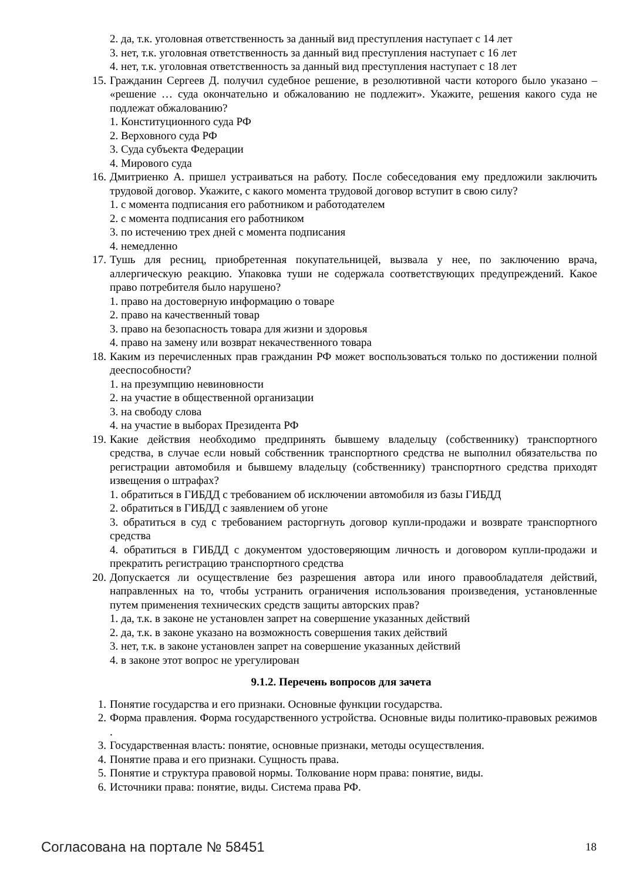2. да, т.к. уголовная ответственность за данный вид преступления наступает с 14 лет
3. нет, т.к. уголовная ответственность за данный вид преступления наступает с 16 лет
4. нет, т.к. уголовная ответственность за данный вид преступления наступает с 18 лет
15. Гражданин Сергеев Д. получил судебное решение, в резолютивной части которого было указано – «решение … суда окончательно и обжалованию не подлежит». Укажите, решения какого суда не подлежат обжалованию?
1. Конституционного суда РФ
2. Верховного суда РФ
3. Суда субъекта Федерации
4. Мирового суда
16. Дмитриенко А. пришел устраиваться на работу. После собеседования ему предложили заключить трудовой договор. Укажите, с какого момента трудовой договор вступит в свою силу?
1. с момента подписания его работником и работодателем
2. с момента подписания его работником
3. по истечению трех дней с момента подписания
4. немедленно
17. Тушь для ресниц, приобретенная покупательницей, вызвала у нее, по заключению врача, аллергическую реакцию. Упаковка туши не содержала соответствующих предупреждений. Какое право потребителя было нарушено?
1. право на достоверную информацию о товаре
2. право на качественный товар
3. право на безопасность товара для жизни и здоровья
4. право на замену или возврат некачественного товара
18. Каким из перечисленных прав гражданин РФ может воспользоваться только по достижении полной дееспособности?
1. на презумпцию невиновности
2. на участие в общественной организации
3. на свободу слова
4. на участие в выборах Президента РФ
19. Какие действия необходимо предпринять бывшему владельцу (собственнику) транспортного средства, в случае если новый собственник транспортного средства не выполнил обязательства по регистрации автомобиля и бывшему владельцу (собственнику) транспортного средства приходят извещения о штрафах?
1. обратиться в ГИБДД с требованием об исключении автомобиля из базы ГИБДД
2. обратиться в ГИБДД с заявлением об угоне
3. обратиться в суд с требованием расторгнуть договор купли-продажи и возврате транспортного средства
4. обратиться в ГИБДД с документом удостоверяющим личность и договором купли-продажи и прекратить регистрацию транспортного средства
20. Допускается ли осуществление без разрешения автора или иного правообладателя действий, направленных на то, чтобы устранить ограничения использования произведения, установленные путем применения технических средств защиты авторских прав?
1. да, т.к. в законе не установлен запрет на совершение указанных действий
2. да, т.к. в законе указано на возможность совершения таких действий
3. нет, т.к. в законе установлен запрет на совершение указанных действий
4. в законе этот вопрос не урегулирован
9.1.2. Перечень вопросов для зачета
1. Понятие государства и его признаки. Основные функции государства.
2. Форма правления. Форма государственного устройства. Основные виды политико-правовых режимов .
3. Государственная власть: понятие, основные признаки, методы осуществления.
4. Понятие права и его признаки. Сущность права.
5. Понятие и структура правовой нормы. Толкование норм права: понятие, виды.
6. Источники права: понятие, виды. Система права РФ.
Согласована на портале № 58451 18